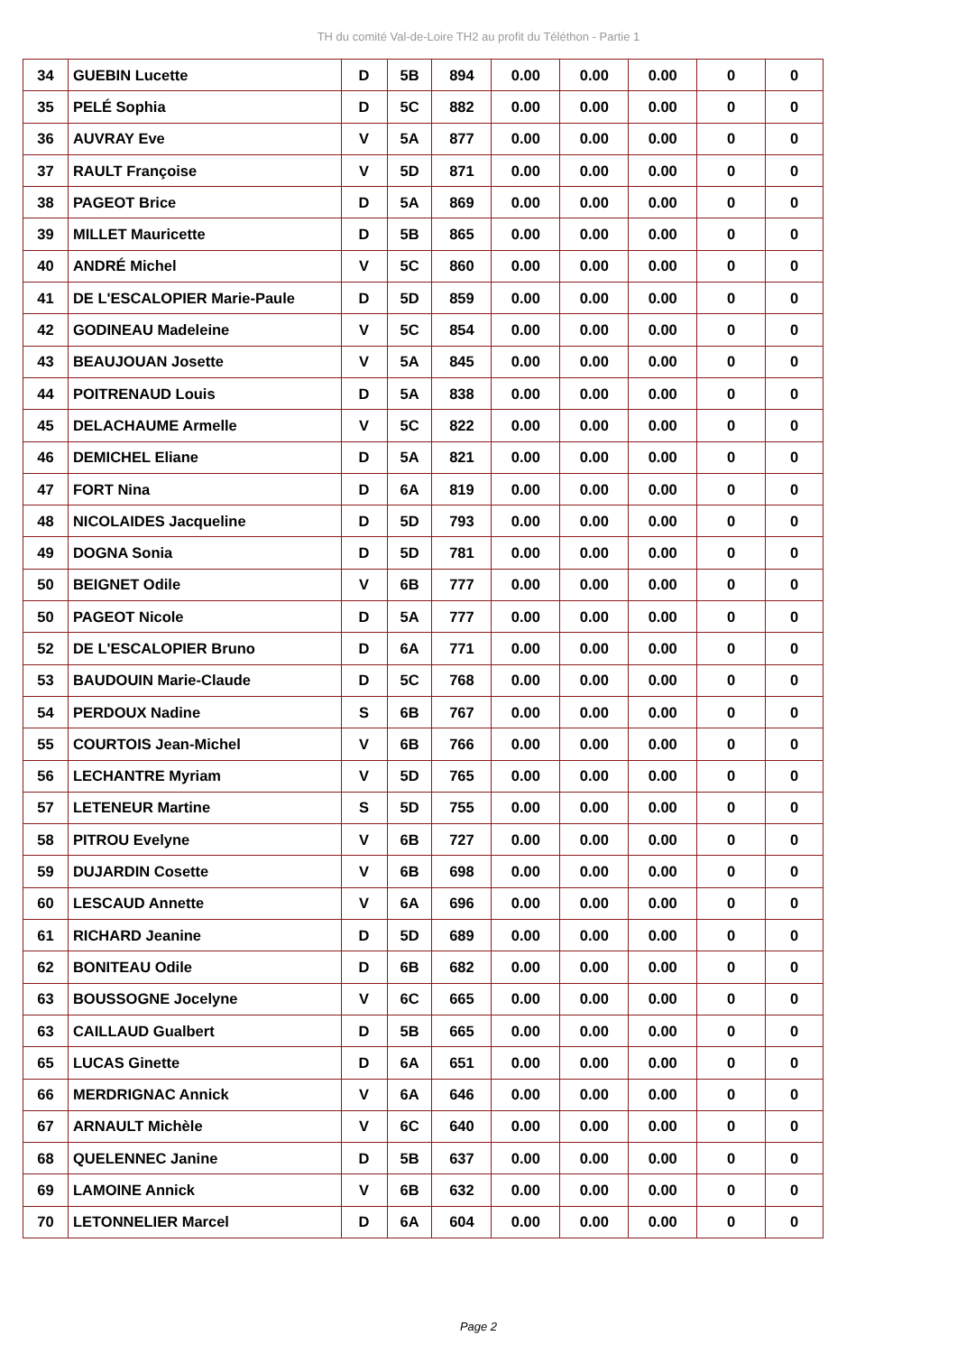TH du comité Val-de-Loire TH2 au profit du Téléthon - Partie 1
| 34 | GUEBIN Lucette | D | 5B | 894 | 0.00 | 0.00 | 0.00 | 0 | 0 |
| 35 | PELÉ Sophia | D | 5C | 882 | 0.00 | 0.00 | 0.00 | 0 | 0 |
| 36 | AUVRAY Eve | V | 5A | 877 | 0.00 | 0.00 | 0.00 | 0 | 0 |
| 37 | RAULT Françoise | V | 5D | 871 | 0.00 | 0.00 | 0.00 | 0 | 0 |
| 38 | PAGEOT Brice | D | 5A | 869 | 0.00 | 0.00 | 0.00 | 0 | 0 |
| 39 | MILLET Mauricette | D | 5B | 865 | 0.00 | 0.00 | 0.00 | 0 | 0 |
| 40 | ANDRÉ Michel | V | 5C | 860 | 0.00 | 0.00 | 0.00 | 0 | 0 |
| 41 | DE L'ESCALOPIER Marie-Paule | D | 5D | 859 | 0.00 | 0.00 | 0.00 | 0 | 0 |
| 42 | GODINEAU Madeleine | V | 5C | 854 | 0.00 | 0.00 | 0.00 | 0 | 0 |
| 43 | BEAUJOUAN Josette | V | 5A | 845 | 0.00 | 0.00 | 0.00 | 0 | 0 |
| 44 | POITRENAUD Louis | D | 5A | 838 | 0.00 | 0.00 | 0.00 | 0 | 0 |
| 45 | DELACHAUME Armelle | V | 5C | 822 | 0.00 | 0.00 | 0.00 | 0 | 0 |
| 46 | DEMICHEL Eliane | D | 5A | 821 | 0.00 | 0.00 | 0.00 | 0 | 0 |
| 47 | FORT Nina | D | 6A | 819 | 0.00 | 0.00 | 0.00 | 0 | 0 |
| 48 | NICOLAIDES Jacqueline | D | 5D | 793 | 0.00 | 0.00 | 0.00 | 0 | 0 |
| 49 | DOGNA Sonia | D | 5D | 781 | 0.00 | 0.00 | 0.00 | 0 | 0 |
| 50 | BEIGNET Odile | V | 6B | 777 | 0.00 | 0.00 | 0.00 | 0 | 0 |
| 50 | PAGEOT Nicole | D | 5A | 777 | 0.00 | 0.00 | 0.00 | 0 | 0 |
| 52 | DE L'ESCALOPIER Bruno | D | 6A | 771 | 0.00 | 0.00 | 0.00 | 0 | 0 |
| 53 | BAUDOUIN Marie-Claude | D | 5C | 768 | 0.00 | 0.00 | 0.00 | 0 | 0 |
| 54 | PERDOUX Nadine | S | 6B | 767 | 0.00 | 0.00 | 0.00 | 0 | 0 |
| 55 | COURTOIS Jean-Michel | V | 6B | 766 | 0.00 | 0.00 | 0.00 | 0 | 0 |
| 56 | LECHANTRE Myriam | V | 5D | 765 | 0.00 | 0.00 | 0.00 | 0 | 0 |
| 57 | LETENEUR Martine | S | 5D | 755 | 0.00 | 0.00 | 0.00 | 0 | 0 |
| 58 | PITROU Evelyne | V | 6B | 727 | 0.00 | 0.00 | 0.00 | 0 | 0 |
| 59 | DUJARDIN Cosette | V | 6B | 698 | 0.00 | 0.00 | 0.00 | 0 | 0 |
| 60 | LESCAUD Annette | V | 6A | 696 | 0.00 | 0.00 | 0.00 | 0 | 0 |
| 61 | RICHARD Jeanine | D | 5D | 689 | 0.00 | 0.00 | 0.00 | 0 | 0 |
| 62 | BONITEAU Odile | D | 6B | 682 | 0.00 | 0.00 | 0.00 | 0 | 0 |
| 63 | BOUSSOGNE Jocelyne | V | 6C | 665 | 0.00 | 0.00 | 0.00 | 0 | 0 |
| 63 | CAILLAUD Gualbert | D | 5B | 665 | 0.00 | 0.00 | 0.00 | 0 | 0 |
| 65 | LUCAS Ginette | D | 6A | 651 | 0.00 | 0.00 | 0.00 | 0 | 0 |
| 66 | MERDRIGNAC Annick | V | 6A | 646 | 0.00 | 0.00 | 0.00 | 0 | 0 |
| 67 | ARNAULT Michèle | V | 6C | 640 | 0.00 | 0.00 | 0.00 | 0 | 0 |
| 68 | QUELENNEC Janine | D | 5B | 637 | 0.00 | 0.00 | 0.00 | 0 | 0 |
| 69 | LAMOINE Annick | V | 6B | 632 | 0.00 | 0.00 | 0.00 | 0 | 0 |
| 70 | LETONNELIER Marcel | D | 6A | 604 | 0.00 | 0.00 | 0.00 | 0 | 0 |
Page 2